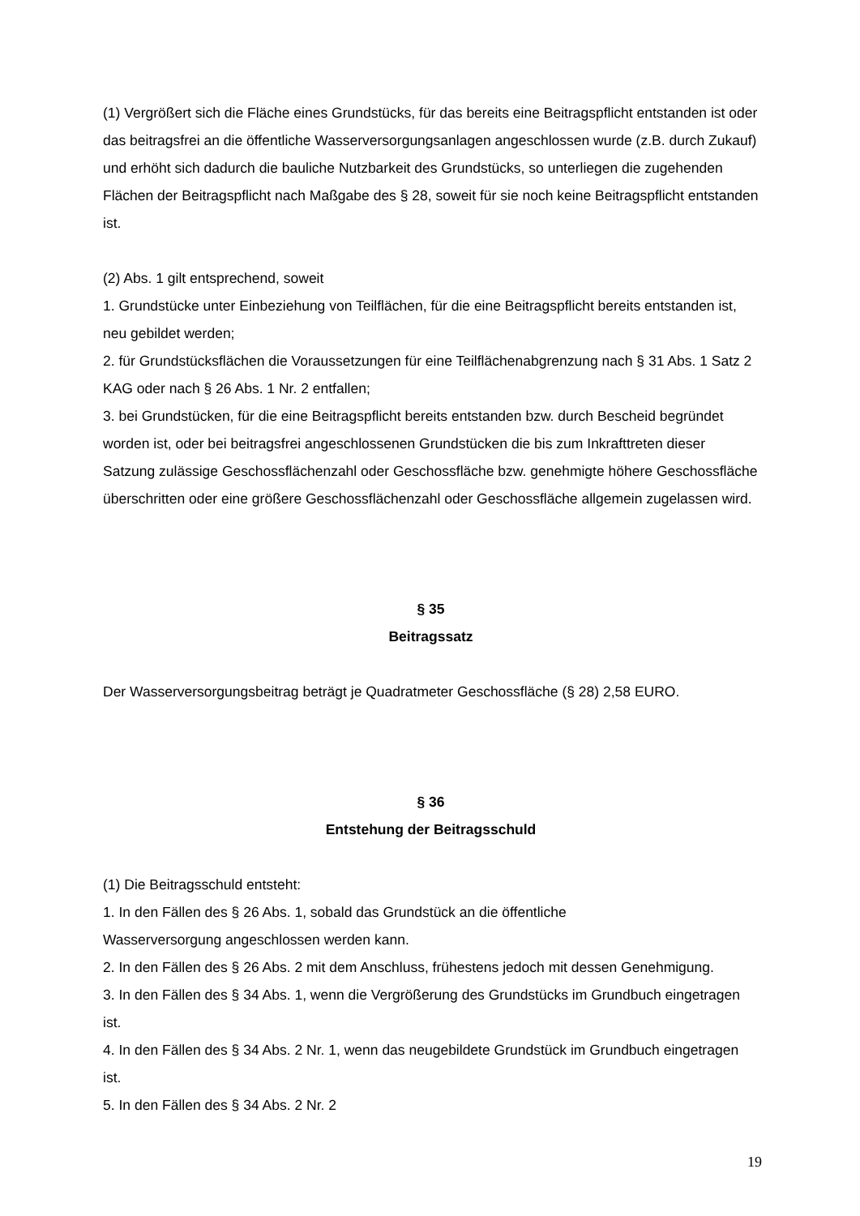(1) Vergrößert sich die Fläche eines Grundstücks, für das bereits eine Beitragspflicht entstanden ist oder das beitragsfrei an die öffentliche Wasserversorgungsanlagen angeschlossen wurde (z.B. durch Zukauf) und erhöht sich dadurch die bauliche Nutzbarkeit des Grundstücks, so unterliegen die zugehenden Flächen der Beitragspflicht nach Maßgabe des § 28, soweit für sie noch keine Beitragspflicht entstanden ist.
(2) Abs. 1 gilt entsprechend, soweit
1. Grundstücke unter Einbeziehung von Teilflächen, für die eine Beitragspflicht bereits entstanden ist, neu gebildet werden;
2. für Grundstücksflächen die Voraussetzungen für eine Teilflächenabgrenzung nach § 31 Abs. 1 Satz 2 KAG oder nach § 26 Abs. 1 Nr. 2 entfallen;
3. bei Grundstücken, für die eine Beitragspflicht bereits entstanden bzw. durch Bescheid begründet worden ist, oder bei beitragsfrei angeschlossenen Grundstücken die bis zum Inkrafttreten dieser Satzung zulässige Geschossflächenzahl oder Geschossfläche bzw. genehmigte höhere Geschossfläche überschritten oder eine größere Geschossflächenzahl oder Geschossfläche allgemein zugelassen wird.
§ 35
Beitragssatz
Der Wasserversorgungsbeitrag beträgt je Quadratmeter Geschossfläche (§ 28) 2,58 EURO.
§ 36
Entstehung der Beitragsschuld
(1) Die Beitragsschuld entsteht:
1. In den Fällen des § 26 Abs. 1, sobald das Grundstück an die öffentliche
Wasserversorgung angeschlossen werden kann.
2. In den Fällen des § 26 Abs. 2 mit dem Anschluss, frühestens jedoch mit dessen Genehmigung.
3. In den Fällen des § 34 Abs. 1, wenn die Vergrößerung des Grundstücks im Grundbuch eingetragen ist.
4. In den Fällen des § 34 Abs. 2 Nr. 1, wenn das neugebildete Grundstück im Grundbuch eingetragen ist.
5. In den Fällen des § 34 Abs. 2 Nr. 2
19